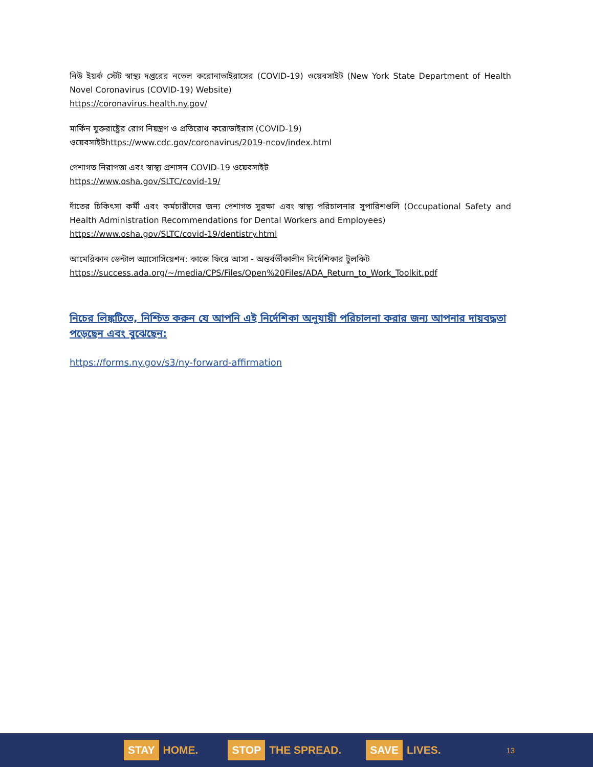নিউ ইয়র্ক স্টেট স্বাস্থ্য দপ্তরের নভেল করোনাভাইরাসের (COVID-19) ওয়েবসাইট (New York State Department of Health Novel Coronavirus (COVID-19) Website)
https://coronavirus.health.ny.gov/
মার্কিন যুক্তরাষ্ট্রের রোগ নিয়ন্ত্রণ ও প্রতিরোধ করোভাইরাস (COVID-19)
ওয়েবসাইটhttps://www.cdc.gov/coronavirus/2019-ncov/index.html
পেশাগত নিরাপত্তা এবং স্বাস্থ্য প্রশাসন COVID-19 ওয়েবসাইট
https://www.osha.gov/SLTC/covid-19/
দাঁতের চিকিৎসা কর্মী এবং কর্মচারীদের জন্য পেশাগত সুরক্ষা এবং স্বাস্থ্য পরিচালনার সুপারিশগুলি (Occupational Safety and Health Administration Recommendations for Dental Workers and Employees)
https://www.osha.gov/SLTC/covid-19/dentistry.html
আমেরিকান ডেন্টাল অ্যাসোসিয়েশন: কাজে ফিরে আসা - অন্তর্বর্তীকালীন নির্দেশিকার টুলকিট
https://success.ada.org/~/media/CPS/Files/Open%20Files/ADA_Return_to_Work_Toolkit.pdf
নিচের লিঙ্কটিতে, নিশ্চিত করুন যে আপনি এই নির্দেশিকা অনুযায়ী পরিচালনা করার জন্য আপনার দায়বদ্ধতা পড়েছেন এবং বুঝেছেন:
https://forms.ny.gov/s3/ny-forward-affirmation
STAY HOME. STOP THE SPREAD. SAVE LIVES. 13